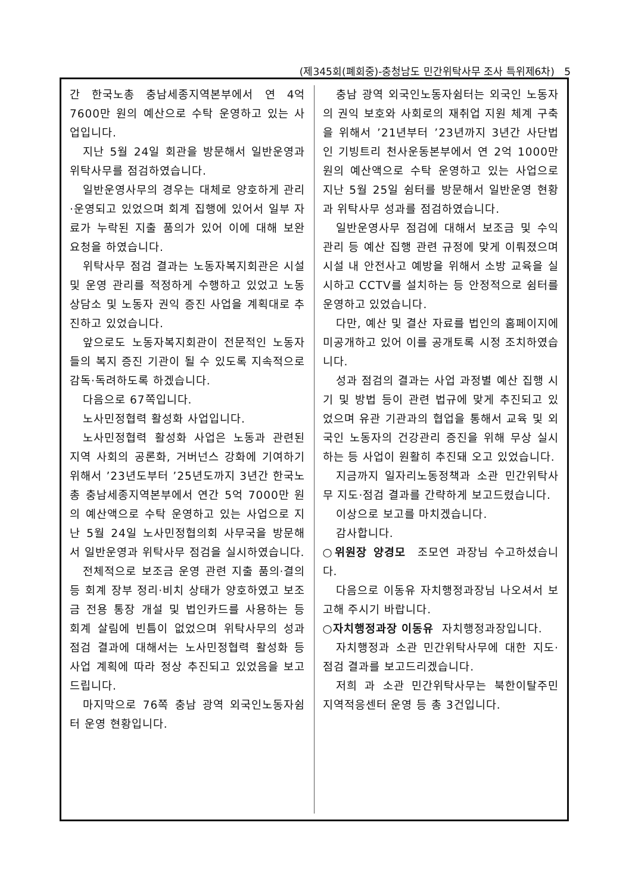(제345회(폐회중)-충청남도 민간위탁사무 조사 특위제6차) 5
간 한국노총 충남세종지역본부에서 연 4억 7600만 원의 예산으로 수탁 운영하고 있는 사업입니다.
지난 5월 24일 회관을 방문해서 일반운영과 위탁사무를 점검하였습니다.
일반운영사무의 경우는 대체로 양호하게 관리·운영되고 있었으며 회계 집행에 있어서 일부 자료가 누락된 지출 품의가 있어 이에 대해 보완 요청을 하였습니다.
위탁사무 점검 결과는 노동자복지회관은 시설 및 운영 관리를 적정하게 수행하고 있었고 노동상담소 및 노동자 권익 증진 사업을 계획대로 추진하고 있었습니다.
앞으로도 노동자복지회관이 전문적인 노동자들의 복지 증진 기관이 될 수 있도록 지속적으로 감독·독려하도록 하겠습니다.
다음으로 67쪽입니다.
노사민정협력 활성화 사업입니다.
노사민정협력 활성화 사업은 노동과 관련된 지역 사회의 공론화, 거버넌스 강화에 기여하기 위해서 ’23년도부터 ’25년도까지 3년간 한국노총 충남세종지역본부에서 연간 5억 7000만 원의 예산액으로 수탁 운영하고 있는 사업으로 지난 5월 24일 노사민정협의회 사무국을 방문해서 일반운영과 위탁사무 점검을 실시하였습니다.
전체적으로 보조금 운영 관련 지출 품의·결의 등 회계 장부 정리·비치 상태가 양호하였고 보조금 전용 통장 개설 및 법인카드를 사용하는 등 회계 살림에 빈틈이 없었으며 위탁사무의 성과 점검 결과에 대해서는 노사민정협력 활성화 등 사업 계획에 따라 정상 추진되고 있었음을 보고드립니다.
마지막으로 76쪽 충남 광역 외국인노동자쉼터 운영 현황입니다.
충남 광역 외국인노동자쉼터는 외국인 노동자의 권익 보호와 사회로의 재취업 지원 체계 구축을 위해서 ’21년부터 ’23년까지 3년간 사단법인 기빙트리 천사운동본부에서 연 2억 1000만 원의 예산액으로 수탁 운영하고 있는 사업으로 지난 5월 25일 쉼터를 방문해서 일반운영 현황과 위탁사무 성과를 점검하였습니다.
일반운영사무 점검에 대해서 보조금 및 수익 관리 등 예산 집행 관련 규정에 맞게 이뤄졌으며 시설 내 안전사고 예방을 위해서 소방 교육을 실시하고 CCTV를 설치하는 등 안정적으로 쉼터를 운영하고 있었습니다.
다만, 예산 및 결산 자료를 법인의 홈페이지에 미공개하고 있어 이를 공개토록 시정 조치하였습니다.
성과 점검의 결과는 사업 과정별 예산 집행 시기 및 방법 등이 관련 법규에 맞게 추진되고 있었으며 유관 기관과의 협업을 통해서 교육 및 외국인 노동자의 건강관리 증진을 위해 무상 실시하는 등 사업이 원활히 추진돼 오고 있었습니다.
지금까지 일자리노동정책과 소관 민간위탁사무 지도·점검 결과를 간략하게 보고드렸습니다.
이상으로 보고를 마치겠습니다.
감사합니다.
○위원장 양경모 조모연 과장님 수고하셨습니다.
다음으로 이동유 자치행정과장님 나오셔서 보고해 주시기 바랍니다.
○자치행정과장 이동유 자치행정과장입니다.
자치행정과 소관 민간위탁사무에 대한 지도·점검 결과를 보고드리겠습니다.
저희 과 소관 민간위탁사무는 북한이탈주민 지역적응센터 운영 등 총 3건입니다.